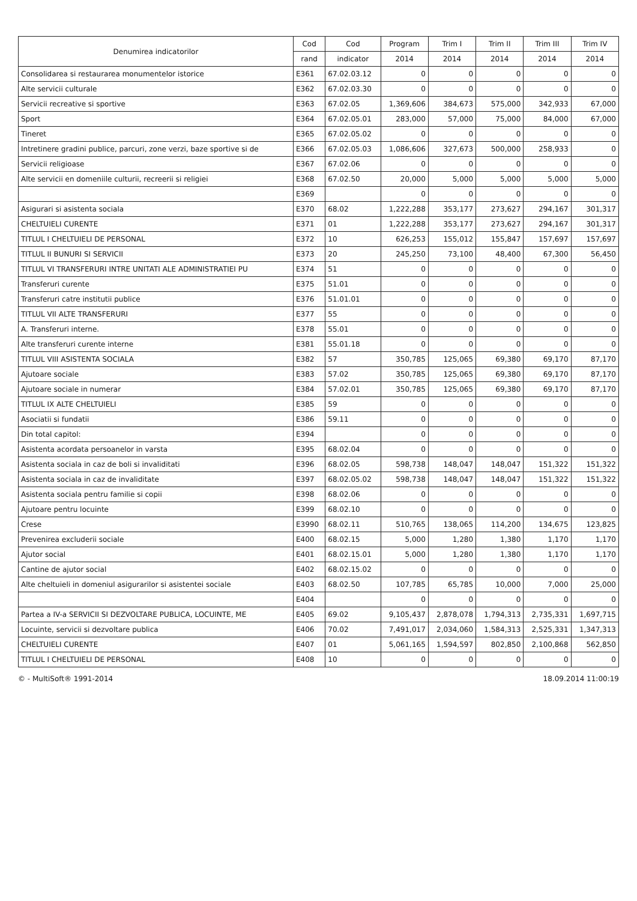| Denumirea indicatorilor | Cod | Cod | Program | Trim I | Trim II | Trim III | Trim IV |
| --- | --- | --- | --- | --- | --- | --- | --- |
| | rand | indicator | 2014 | 2014 | 2014 | 2014 | 2014 |
| Consolidarea si restaurarea monumentelor istorice | E361 | 67.02.03.12 | 0 | 0 | 0 | 0 | 0 |
| Alte servicii culturale | E362 | 67.02.03.30 | 0 | 0 | 0 | 0 | 0 |
| Servicii recreative si sportive | E363 | 67.02.05 | 1,369,606 | 384,673 | 575,000 | 342,933 | 67,000 |
| Sport | E364 | 67.02.05.01 | 283,000 | 57,000 | 75,000 | 84,000 | 67,000 |
| Tineret | E365 | 67.02.05.02 | 0 | 0 | 0 | 0 | 0 |
| Intretinere gradini publice, parcuri, zone verzi, baze sportive si de | E366 | 67.02.05.03 | 1,086,606 | 327,673 | 500,000 | 258,933 | 0 |
| Servicii religioase | E367 | 67.02.06 | 0 | 0 | 0 | 0 | 0 |
| Alte servicii en domeniile culturii, recreerii si religiei | E368 | 67.02.50 | 20,000 | 5,000 | 5,000 | 5,000 | 5,000 |
| | E369 | | 0 | 0 | 0 | 0 | 0 |
| Asigurari si asistenta sociala | E370 | 68.02 | 1,222,288 | 353,177 | 273,627 | 294,167 | 301,317 |
| CHELTUIELI CURENTE | E371 | 01 | 1,222,288 | 353,177 | 273,627 | 294,167 | 301,317 |
| TITLUL I CHELTUIELI DE PERSONAL | E372 | 10 | 626,253 | 155,012 | 155,847 | 157,697 | 157,697 |
| TITLUL II BUNURI SI SERVICII | E373 | 20 | 245,250 | 73,100 | 48,400 | 67,300 | 56,450 |
| TITLUL VI TRANSFERURI INTRE UNITATI ALE ADMINISTRATIEI PU | E374 | 51 | 0 | 0 | 0 | 0 | 0 |
| Transferuri curente | E375 | 51.01 | 0 | 0 | 0 | 0 | 0 |
| Transferuri catre institutii publice | E376 | 51.01.01 | 0 | 0 | 0 | 0 | 0 |
| TITLUL VII ALTE TRANSFERURI | E377 | 55 | 0 | 0 | 0 | 0 | 0 |
| A. Transferuri interne. | E378 | 55.01 | 0 | 0 | 0 | 0 | 0 |
| Alte transferuri curente interne | E381 | 55.01.18 | 0 | 0 | 0 | 0 | 0 |
| TITLUL VIII ASISTENTA SOCIALA | E382 | 57 | 350,785 | 125,065 | 69,380 | 69,170 | 87,170 |
| Ajutoare sociale | E383 | 57.02 | 350,785 | 125,065 | 69,380 | 69,170 | 87,170 |
| Ajutoare sociale in numerar | E384 | 57.02.01 | 350,785 | 125,065 | 69,380 | 69,170 | 87,170 |
| TITLUL IX ALTE CHELTUIELI | E385 | 59 | 0 | 0 | 0 | 0 | 0 |
| Asociatii si fundatii | E386 | 59.11 | 0 | 0 | 0 | 0 | 0 |
| Din total capitol: | E394 | | 0 | 0 | 0 | 0 | 0 |
| Asistenta acordata persoanelor in varsta | E395 | 68.02.04 | 0 | 0 | 0 | 0 | 0 |
| Asistenta sociala in caz de boli si invaliditati | E396 | 68.02.05 | 598,738 | 148,047 | 148,047 | 151,322 | 151,322 |
| Asistenta sociala in caz de invaliditate | E397 | 68.02.05.02 | 598,738 | 148,047 | 148,047 | 151,322 | 151,322 |
| Asistenta sociala pentru familie si copii | E398 | 68.02.06 | 0 | 0 | 0 | 0 | 0 |
| Ajutoare pentru locuinte | E399 | 68.02.10 | 0 | 0 | 0 | 0 | 0 |
| Crese | E3990 | 68.02.11 | 510,765 | 138,065 | 114,200 | 134,675 | 123,825 |
| Prevenirea excluderii sociale | E400 | 68.02.15 | 5,000 | 1,280 | 1,380 | 1,170 | 1,170 |
| Ajutor social | E401 | 68.02.15.01 | 5,000 | 1,280 | 1,380 | 1,170 | 1,170 |
| Cantine de ajutor social | E402 | 68.02.15.02 | 0 | 0 | 0 | 0 | 0 |
| Alte cheltuieli in domeniul asigurarilor si asistentei sociale | E403 | 68.02.50 | 107,785 | 65,785 | 10,000 | 7,000 | 25,000 |
| | E404 | | 0 | 0 | 0 | 0 | 0 |
| Partea a IV-a SERVICII SI DEZVOLTARE PUBLICA, LOCUINTE, ME | E405 | 69.02 | 9,105,437 | 2,878,078 | 1,794,313 | 2,735,331 | 1,697,715 |
| Locuinte, servicii si dezvoltare publica | E406 | 70.02 | 7,491,017 | 2,034,060 | 1,584,313 | 2,525,331 | 1,347,313 |
| CHELTUIELI CURENTE | E407 | 01 | 5,061,165 | 1,594,597 | 802,850 | 2,100,868 | 562,850 |
| TITLUL I CHELTUIELI DE PERSONAL | E408 | 10 | 0 | 0 | 0 | 0 | 0 |
© - MultiSoft® 1991-2014 18.09.2014 11:00:19